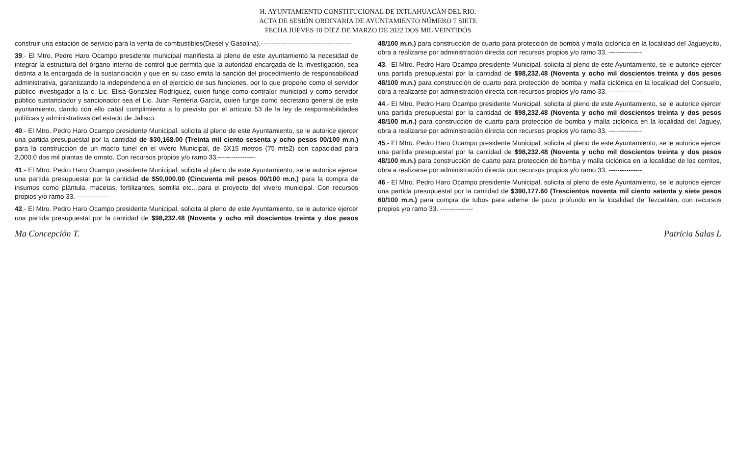H. AYUNTAMIENTO CONSTITUCIONAL DE IXTLAHUACÁN DEL RIO.
ACTA DE SESIÓN ORDINARIA DE AYUNTAMIENTO NÚMERO 7 SIETE
FECHA JUEVES 10 DIEZ DE MARZO DE 2022 DOS MIL VEINTIDÓS
construir una estación de servicio para la venta de combustibles(Diesel y Gasolina).-----------------------------------------
39.- El Mtro. Pedro Haro Ocampo presidente municipal manifiesta al pleno de este ayuntamiento la necesidad de integrar la estructura del órgano interno de control que permita que la autoridad encargada de la investigación, sea distinta a la encargada de la sustanciación y que en su caso emita la sanción del procedimiento de responsabilidad administrativa, garantizando la independencia en el ejercicio de sus funciones, por lo que propone como el servidor público investigador a la c. Lic. Elisa González Rodríguez, quien funge como contralor municipal y como servidor público sustanciador y sancionador sea el Lic. Juan Rentería García, quien funge como secretario general de este ayuntamiento, dando con ello cabal cumplimiento a lo previsto por el artículo 53 de la ley de responsabilidades políticas y administrativas del estado de Jalisco.
40.- El Mtro. Pedro Haro Ocampo presidente Municipal, solicita al pleno de este Ayuntamiento, se le autorice ejercer una partida presupuestal por la cantidad de $30,168.00 (Treinta mil ciento sesenta y ocho pesos 00/100 m.n.) para la construcción de un macro túnel en el vivero Municipal, de 5X15 metros (75 mts2) con capacidad para 2,000.0 dos mil plantas de ornato. Con recursos propios y/o ramo 33.-----------------
41.- El Mtro. Pedro Haro Ocampo presidente Municipal, solicita al pleno de este Ayuntamiento, se le autorice ejercer una partida presupuestal por la cantidad de $50,000.00 (Cincuenta mil pesos 00/100 m.n.) para la compra de insumos como plántula, macetas, fertilizantes, semilla etc…para el proyecto del vivero municipal. Con recursos propios y/o ramo 33. ---------------
42.- El Mtro. Pedro Haro Ocampo presidente Municipal, solicita al pleno de este Ayuntamiento, se le autorice ejercer una partida presupuestal por la cantidad de $98,232.48 (Noventa y ocho mil doscientos treinta y dos pesos 48/100 m.n.) para construcción de cuarto para protección de bomba y malla ciclónica en la localidad del Jagueycito, obra a realizarse por administración directa con recursos propios y/o ramo 33. ---------------
43.- El Mtro. Pedro Haro Ocampo presidente Municipal, solicita al pleno de este Ayuntamiento, se le autorice ejercer una partida presupuestal por la cantidad de $98,232.48 (Noventa y ocho mil doscientos treinta y dos pesos 48/100 m.n.) para construcción de cuarto para protección de bomba y malla ciclónica en la localidad del Consuelo, obra a realizarse por administración directa con recursos propios y/o ramo 33. ---------------
44.- El Mtro. Pedro Haro Ocampo presidente Municipal, solicita al pleno de este Ayuntamiento, se le autorice ejercer una partida presupuestal por la cantidad de $98,232.48 (Noventa y ocho mil doscientos treinta y dos pesos 48/100 m.n.) para construcción de cuarto para protección de bomba y malla ciclónica en la localidad del Jaguey, obra a realizarse por administración directa con recursos propios y/o ramo 33. ---------------
45.- El Mtro. Pedro Haro Ocampo presidente Municipal, solicita al pleno de este Ayuntamiento, se le autorice ejercer una partida presupuestal por la cantidad de $98,232.48 (Noventa y ocho mil doscientos treinta y dos pesos 48/100 m.n.) para construcción de cuarto para protección de bomba y malla ciclónica en la localidad de los cerritos, obra a realizarse por administración directa con recursos propios y/o ramo 33. ---------------
46.- El Mtro. Pedro Haro Ocampo presidente Municipal, solicita al pleno de este Ayuntamiento, se le autorice ejercer una partida presupuestal por la cantidad de $390,177.60 (Trescientos noventa mil ciento setenta y siete pesos 60/100 m.n.) para compra de tubos para ademe de pozo profundo en la localidad de Tezcatitán, con recursos propios y/o ramo 33. ---------------
Ma Concepción T. Patricia Salas L